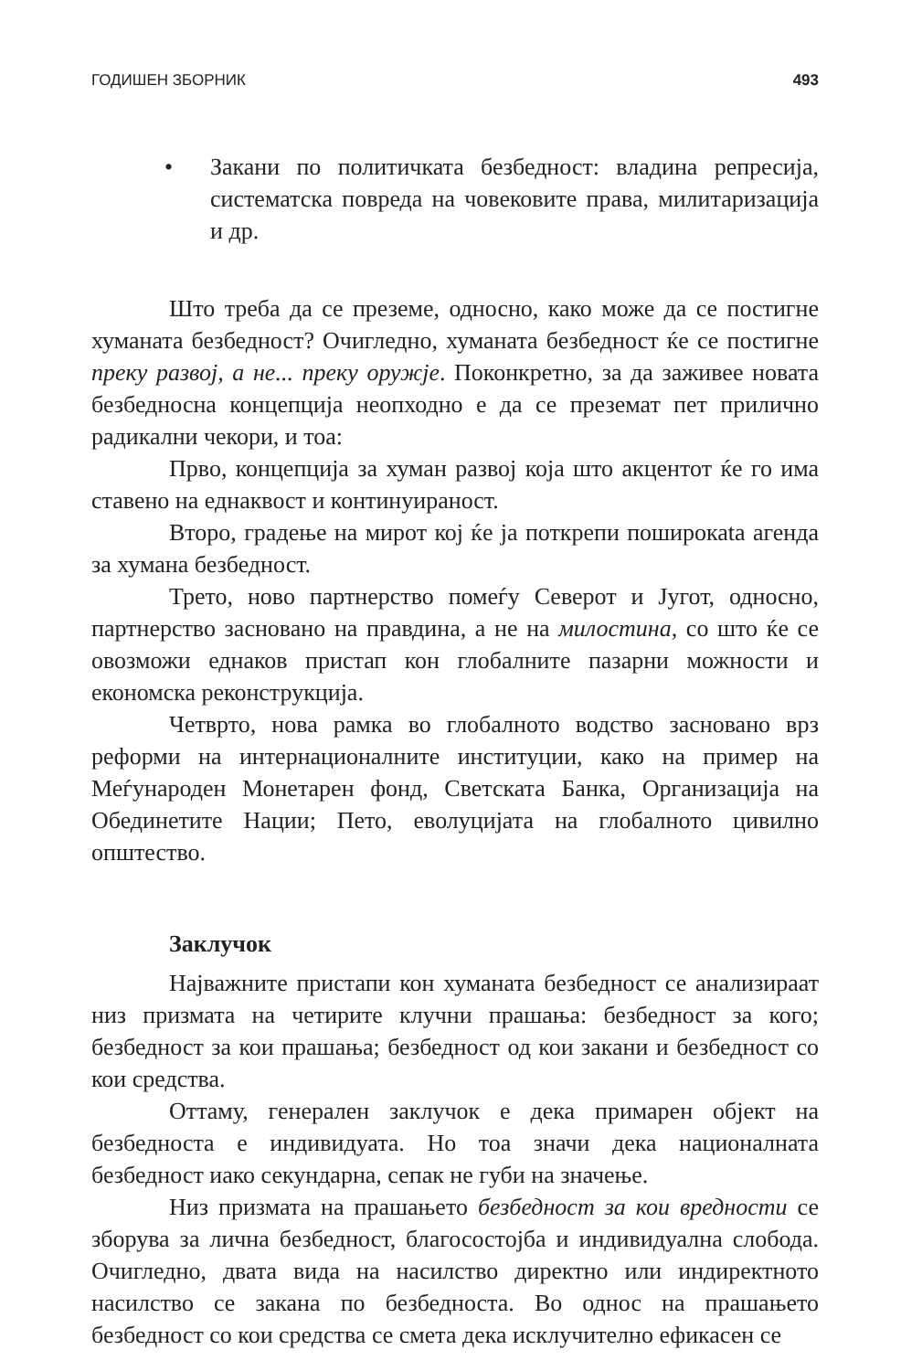ГОДИШЕН ЗБОРНИК 493
• Закани по политичката безбедност: владина репресија, систематска повреда на човековите права, милитаризација и др.
Што треба да се преземе, односно, како може да се постигне хуманата безбедност? Очигледно, хуманата безбедност ќе се постигне преку развој, а не... преку оружје. Поконкретно, за да заживее новата безбедносна концепција неопходно е да се преземат пет прилично радикални чекори, и тоа:
Прво, концепција за хуман развој која што акцентот ќе го има ставено на еднаквост и континуираност.
Второ, градење на мирот кој ќе ја поткрепи поширокаta агенда за хумана безбедност.
Трето, ново партнерство помеѓу Северот и Југот, односно, партнерство засновано на правдина, а не на милостина, со што ќе се овозможи еднаков пристап кон глобалните пазарни можности и економска реконструкција.
Четврто, нова рамка во глобалното водство засновано врз реформи на интернационалните институции, како на пример на Меѓународен Монетарен фонд, Светската Банка, Организација на Обединетите Нации; Пето, еволуцијата на глобалното цивилно општество.
Заклучок
Најважните пристапи кон хуманата безбедност се анализираат низ призмата на четирите клучни прашања: безбедност за кого; безбедност за кои прашања; безбедност од кои закани и безбедност со кои средства.
Оттаму, генерален заклучок е дека примарен објект на безбедноста е индивидуата. Но тоа значи дека националната безбедност иако секундарна, сепак не губи на значење.
Низ призмата на прашањето безбедност за кои вредности се зборува за лична безбедност, благосостојба и индивидуална слобода. Очигледно, двата вида на насилство директно или индиректното насилство се закана по безбедноста. Во однос на прашањето безбедност со кои средства се смета дека исклучително ефикасен се